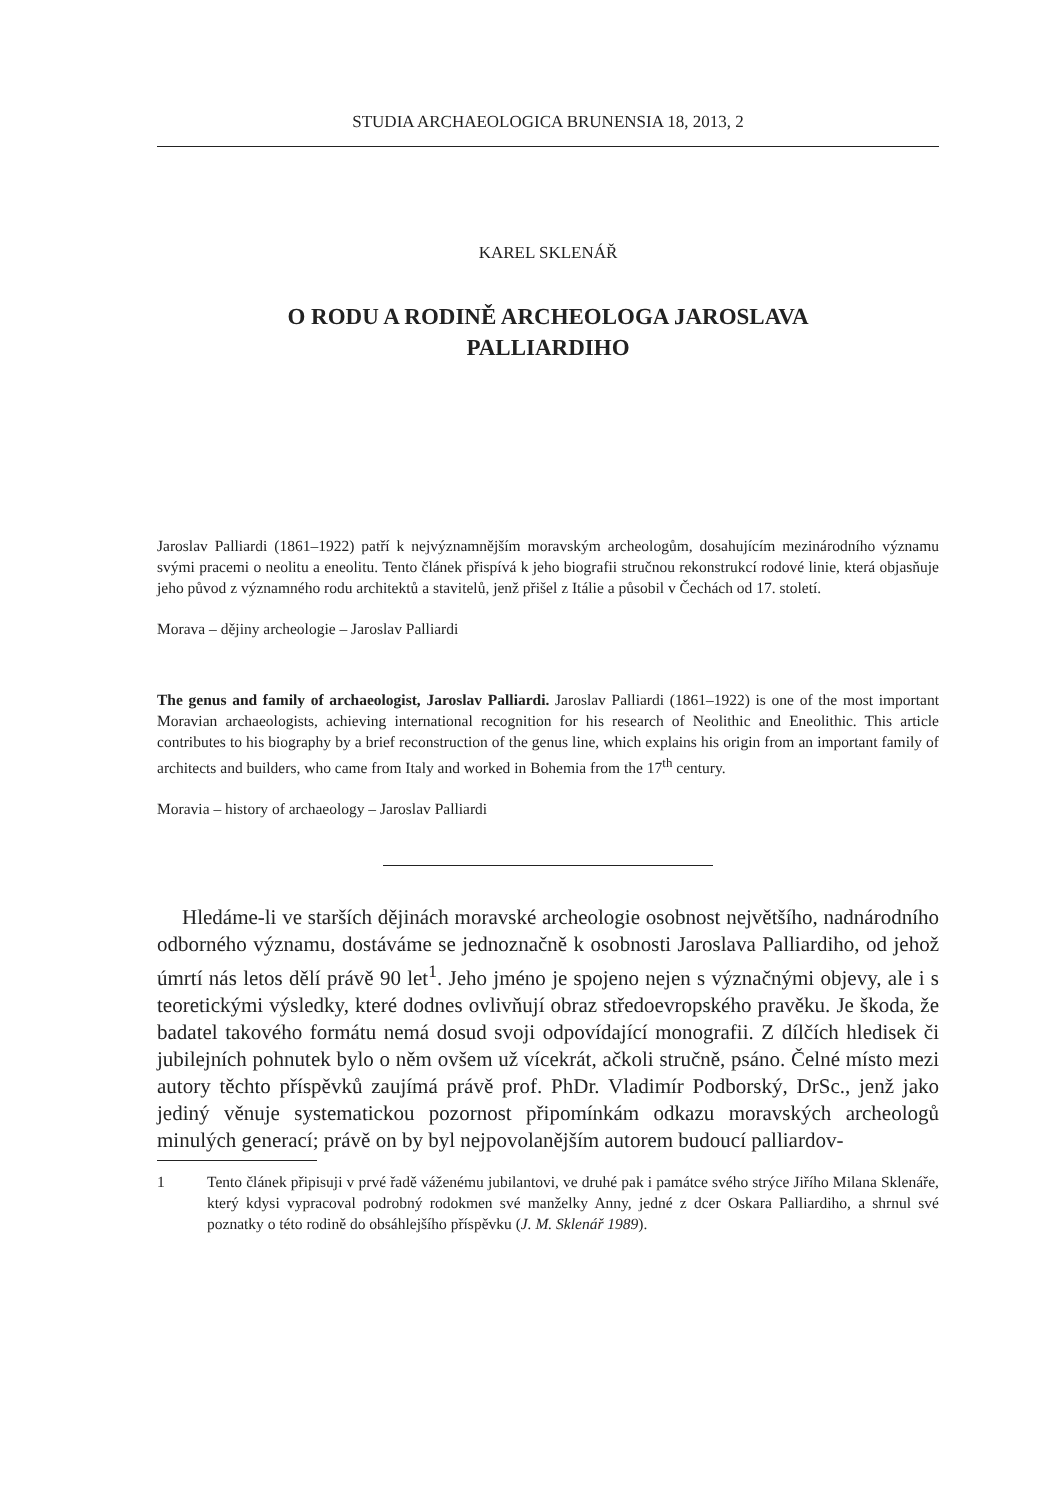STUDIA ARCHAEOLOGICA BRUNENSIA 18, 2013, 2
KAREL SKLENÁŘ
O RODU A RODINĚ ARCHEOLOGA JAROSLAVA
PALLIARDIHO
Jaroslav Palliardi (1861–1922) patří k nejvýznamnějším moravským archeologům, dosahujícím mezinárodního významu svými pracemi o neolitu a eneolitu. Tento článek přispívá k jeho biografii stručnou rekonstrukcí rodové linie, která objasňuje jeho původ z významného rodu architektů a stavitelů, jenž přišel z Itálie a působil v Čechách od 17. století.
Morava – dějiny archeologie – Jaroslav Palliardi
The genus and family of archaeologist, Jaroslav Palliardi. Jaroslav Palliardi (1861–1922) is one of the most important Moravian archaeologists, achieving international recognition for his research of Neolithic and Eneolithic. This article contributes to his biography by a brief reconstruction of the genus line, which explains his origin from an important family of architects and builders, who came from Italy and worked in Bohemia from the 17<sup>th</sup> century.
Moravia – history of archaeology – Jaroslav Palliardi
Hledáme-li ve starších dějinách moravské archeologie osobnost největšího, nadnárodního odborného významu, dostáváme se jednoznačně k osobnosti Jaroslava Palliardiho, od jehož úmrtí nás letos dělí právě 90 let<sup>1</sup>. Jeho jméno je spojeno nejen s význačnými objevy, ale i s teoretickými výsledky, které dodnes ovlivňují obraz středoevropského pravěku. Je škoda, že badatel takového formátu nemá dosud svoji odpovídající monografii. Z dílčích hledisek či jubilejních pohnutek bylo o něm ovšem už vícekrát, ačkoli stručně, psáno. Čelné místo mezi autory těchto příspěvků zaujímá právě prof. PhDr. Vladimír Podborský, DrSc., jenž jako jediný věnuje systematickou pozornost připomínkám odkazu moravských archeologů minulých generací; právě on by byl nejpovolanějším autorem budoucí palliardov-
1 Tento článek připisuji v prvé řadě váženému jubilantovi, ve druhé pak i památce svého strýce Jiřího Milana Sklenáře, který kdysi vypracoval podrobný rodokmen své manželky Anny, jedné z dcer Oskara Palliardiho, a shrnul své poznatky o této rodině do obsáhlejšího příspěvku (J. M. Sklenář 1989).